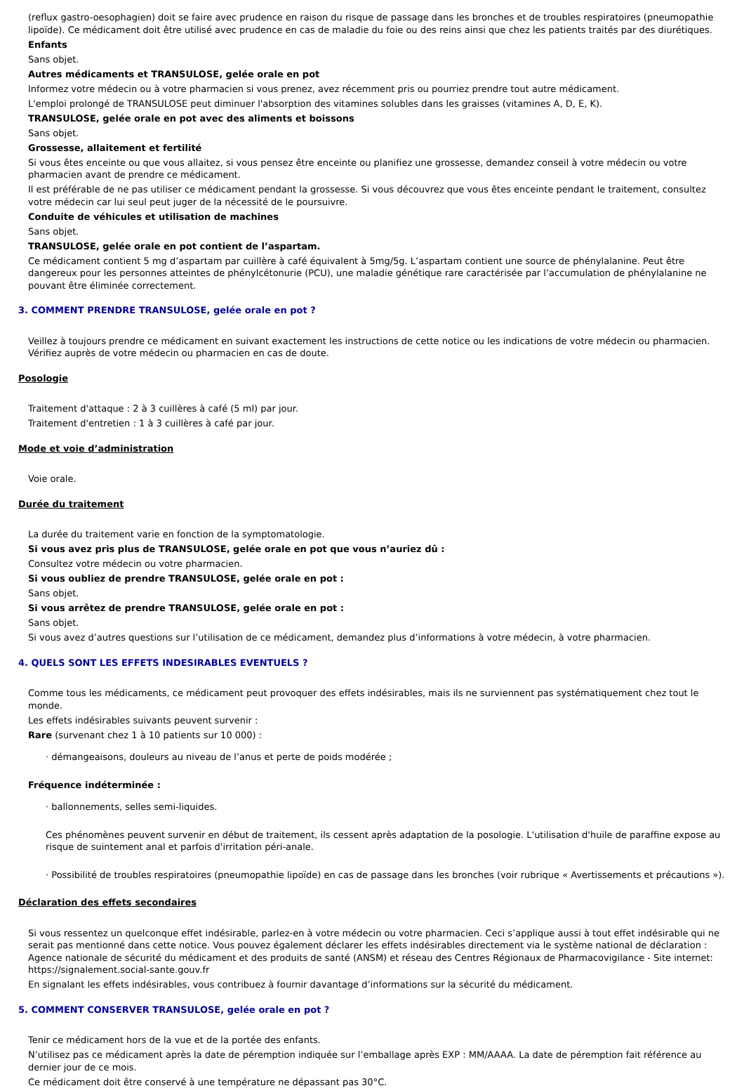(reflux gastro-oesophagien) doit se faire avec prudence en raison du risque de passage dans les bronches et de troubles respiratoires (pneumopathie lipoïde). Ce médicament doit être utilisé avec prudence en cas de maladie du foie ou des reins ainsi que chez les patients traités par des diurétiques.
Enfants
Sans objet.
Autres médicaments et TRANSULOSE, gelée orale en pot
Informez votre médecin ou à votre pharmacien si vous prenez, avez récemment pris ou pourriez prendre tout autre médicament.
L'emploi prolongé de TRANSULOSE peut diminuer l'absorption des vitamines solubles dans les graisses (vitamines A, D, E, K).
TRANSULOSE, gelée orale en pot avec des aliments et boissons
Sans objet.
Grossesse, allaitement et fertilité
Si vous êtes enceinte ou que vous allaitez, si vous pensez être enceinte ou planifiez une grossesse, demandez conseil à votre médecin ou votre pharmacien avant de prendre ce médicament.
Il est préférable de ne pas utiliser ce médicament pendant la grossesse. Si vous découvrez que vous êtes enceinte pendant le traitement, consultez votre médecin car lui seul peut juger de la nécessité de le poursuivre.
Conduite de véhicules et utilisation de machines
Sans objet.
TRANSULOSE, gelée orale en pot contient de l’aspartam.
Ce médicament contient 5 mg d’aspartam par cuillère à café équivalent à 5mg/5g. L’aspartam contient une source de phénylalanine. Peut être dangereux pour les personnes atteintes de phénylcétonurie (PCU), une maladie génétique rare caractérisée par l’accumulation de phénylalanine ne pouvant être éliminée correctement.
3. COMMENT PRENDRE TRANSULOSE, gelée orale en pot ?
Veillez à toujours prendre ce médicament en suivant exactement les instructions de cette notice ou les indications de votre médecin ou pharmacien. Vérifiez auprès de votre médecin ou pharmacien en cas de doute.
Posologie
Traitement d'attaque : 2 à 3 cuillères à café (5 ml) par jour.
Traitement d'entretien : 1 à 3 cuillères à café par jour.
Mode et voie d’administration
Voie orale.
Durée du traitement
La durée du traitement varie en fonction de la symptomatologie.
Si vous avez pris plus de TRANSULOSE, gelée orale en pot que vous n’auriez dû :
Consultez votre médecin ou votre pharmacien.
Si vous oubliez de prendre TRANSULOSE, gelée orale en pot :
Sans objet.
Si vous arrêtez de prendre TRANSULOSE, gelée orale en pot :
Sans objet.
Si vous avez d’autres questions sur l’utilisation de ce médicament, demandez plus d’informations à votre médecin, à votre pharmacien.
4. QUELS SONT LES EFFETS INDESIRABLES EVENTUELS ?
Comme tous les médicaments, ce médicament peut provoquer des effets indésirables, mais ils ne surviennent pas systématiquement chez tout le monde.
Les effets indésirables suivants peuvent survenir :
Rare (survenant chez 1 à 10 patients sur 10 000) :
· démangeaisons, douleurs au niveau de l’anus et perte de poids modérée ;
Fréquence indéterminée :
· ballonnements, selles semi-liquides.
Ces phénomènes peuvent survenir en début de traitement, ils cessent après adaptation de la posologie. L'utilisation d'huile de paraffine expose au risque de suintement anal et parfois d'irritation péri-anale.
· Possibilité de troubles respiratoires (pneumopathie lipoïde) en cas de passage dans les bronches (voir rubrique « Avertissements et précautions »).
Déclaration des effets secondaires
Si vous ressentez un quelconque effet indésirable, parlez-en à votre médecin ou votre pharmacien. Ceci s’applique aussi à tout effet indésirable qui ne serait pas mentionné dans cette notice. Vous pouvez également déclarer les effets indésirables directement via le système national de déclaration : Agence nationale de sécurité du médicament et des produits de santé (ANSM) et réseau des Centres Régionaux de Pharmacovigilance - Site internet: https://signalement.social-sante.gouv.fr
En signalant les effets indésirables, vous contribuez à fournir davantage d’informations sur la sécurité du médicament.
5. COMMENT CONSERVER TRANSULOSE, gelée orale en pot ?
Tenir ce médicament hors de la vue et de la portée des enfants.
N’utilisez pas ce médicament après la date de péremption indiquée sur l’emballage après EXP : MM/AAAA. La date de péremption fait référence au dernier jour de ce mois.
Ce médicament doit être conservé à une température ne dépassant pas 30°C.